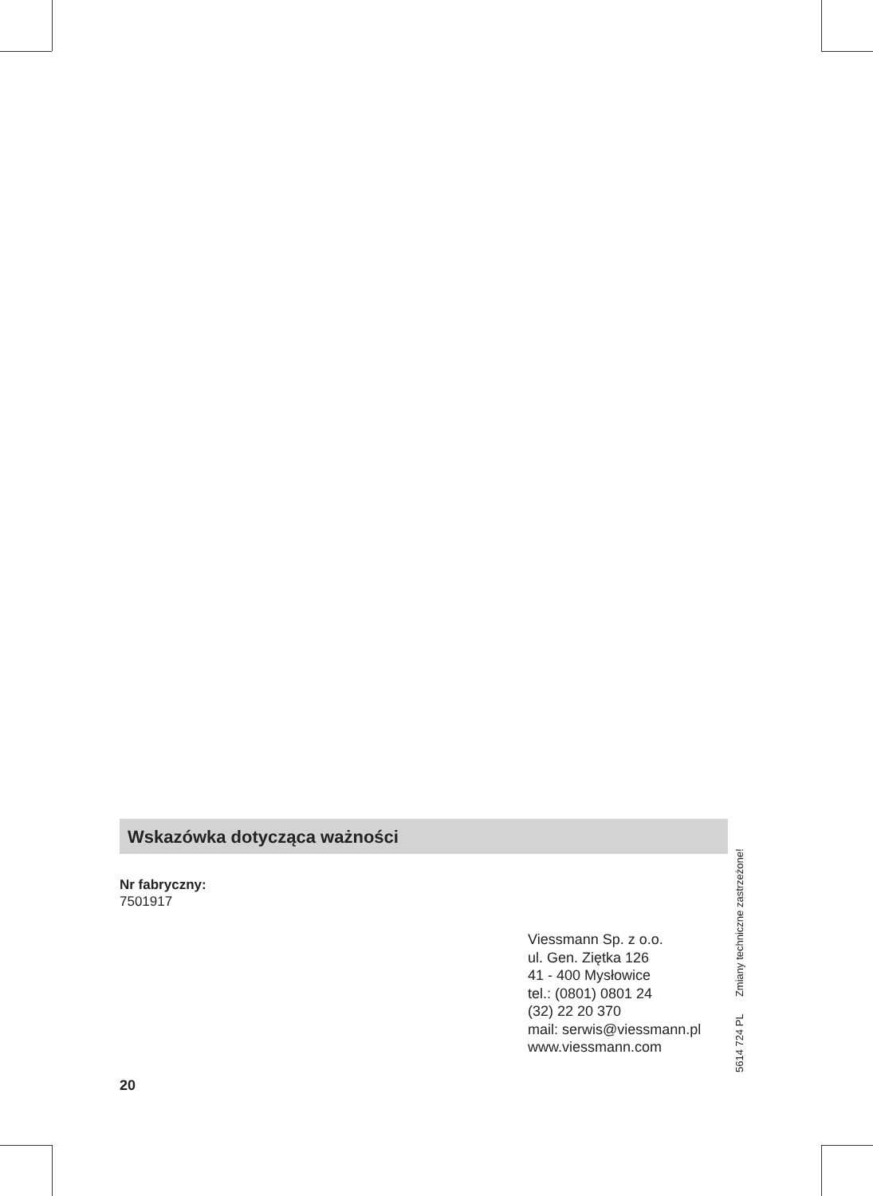Wskazówka dotycząca ważności
Nr fabryczny:
7501917
Viessmann Sp. z o.o.
ul. Gen. Ziętka 126
41 - 400 Mysłowice
tel.: (0801) 0801 24
(32) 22 20 370
mail: serwis@viessmann.pl
www.viessmann.com
20
5614 724 PL Zmiany techniczne zastrzeżone!